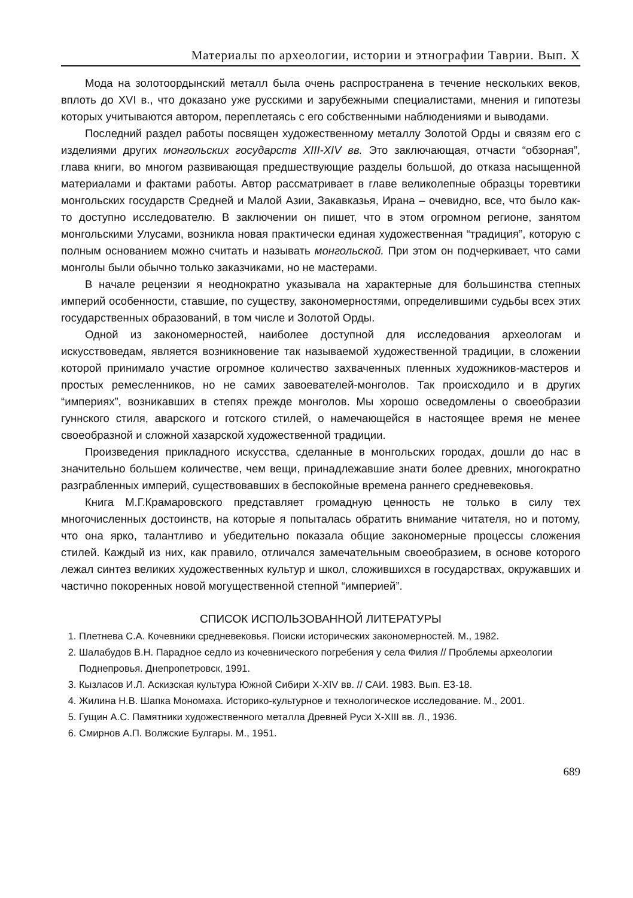Материалы по археологии, истории и этнографии Таврии. Вып. X
Мода на золотоордынский металл была очень распространена в течение нескольких веков, вплоть до XVI в., что доказано уже русскими и зарубежными специалистами, мнения и гипотезы которых учитываются автором, переплетаясь с его собственными наблюдениями и выводами.
Последний раздел работы посвящен художественному металлу Золотой Орды и связям его с изделиями других монгольских государств XIII-XIV вв. Это заключающая, отчасти “обзорная”, глава книги, во многом развивающая предшествующие разделы большой, до отказа насыщенной материалами и фактами работы. Автор рассматривает в главе великолепные образцы торевтики монгольских государств Средней и Малой Азии, Закавказья, Ирана – очевидно, все, что было как-то доступно исследователю. В заключении он пишет, что в этом огромном регионе, занятом монгольскими Улусами, возникла новая практически единая художественная “традиция”, которую с полным основанием можно считать и называть монгольской. При этом он подчеркивает, что сами монголы были обычно только заказчиками, но не мастерами.
В начале рецензии я неоднократно указывала на характерные для большинства степных империй особенности, ставшие, по существу, закономерностями, определившими судьбы всех этих государственных образований, в том числе и Золотой Орды.
Одной из закономерностей, наиболее доступной для исследования археологам и искусствоведам, является возникновение так называемой художественной традиции, в сложении которой принимало участие огромное количество захваченных пленных художников-мастеров и простых ремесленников, но не самих завоевателей-монголов. Так происходило и в других “империях”, возникавших в степях прежде монголов. Мы хорошо осведомлены о своеобразии гуннского стиля, аварского и готского стилей, о намечающейся в настоящее время не менее своеобразной и сложной хазарской художественной традиции.
Произведения прикладного искусства, сделанные в монгольских городах, дошли до нас в значительно большем количестве, чем вещи, принадлежавшие знати более древних, многократно разграбленных империй, существовавших в беспокойные времена раннего средневековья.
Книга М.Г.Крамаровского представляет громадную ценность не только в силу тех многочисленных достоинств, на которые я попыталась обратить внимание читателя, но и потому, что она ярко, талантливо и убедительно показала общие закономерные процессы сложения стилей. Каждый из них, как правило, отличался замечательным своеобразием, в основе которого лежал синтез великих художественных культур и школ, сложившихся в государствах, окружавших и частично покоренных новой могущественной степной “империей”.
СПИСОК ИСПОЛЬЗОВАННОЙ ЛИТЕРАТУРЫ
1. Плетнева С.А. Кочевники средневековья. Поиски исторических закономерностей. М., 1982.
2. Шалабудов В.Н. Парадное седло из кочевнического погребения у села Филия // Проблемы археологии Поднепровья. Днепропетровск, 1991.
3. Кызласов И.Л. Аскизская культура Южной Сибири X-XIV вв. // САИ. 1983. Вып. Е3-18.
4. Жилина Н.В. Шапка Мономаха. Историко-культурное и технологическое исследование. М., 2001.
5. Гущин А.С. Памятники художественного металла Древней Руси X-XIII вв. Л., 1936.
6. Смирнов А.П. Волжские Булгары. М., 1951.
689